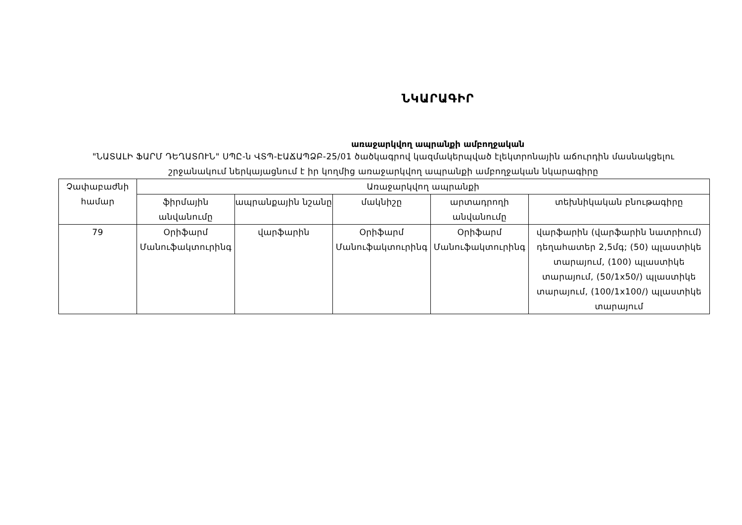ՆԿԱՐԱԳԻՐ
առաջարկվող ապրանքի ամբողջական
"ՆԱՏԱԼԻ ՖԱՐՄ ԴԵՂԱՏՈՒՆ" ՍՊԸ-ն ՎՏՊ-ԷԱՃԱՊՁԲ-25/01 ծածկագրով կազմակերպված էլեկտրոնային աճուրդին մասնակցելու շրջանակում ներկայացնում է իր կողմից առաջարկվող ապրանքի ամբողջական նկարագիրը
| Չափաբաժնի համար | Առաջարկվող ապրանքի | | | | |
| --- | --- | --- | --- | --- | --- |
| | ֆիրմային անվանումը | ապրանքային նշանը | մակնիշը | արտադրողի անվանումը | տեխնիկական բնութագիրը |
| 79 | Օրիֆարմ Մանուֆակտուրինգ | վարֆարին | Օրիֆարմ Մանուֆակտուրինգ | Օրիֆարմ Մանուֆակտուրինգ | վարֆարին (վարֆարին նատրիում) դեղահատեր 2,5մգ; (50) պլաստիկե տարայում, (100) պլաստիկե տարայում, (50/1x50/) պլաստիկե տարայում, (100/1x100/) պլաստիկե տարայում |